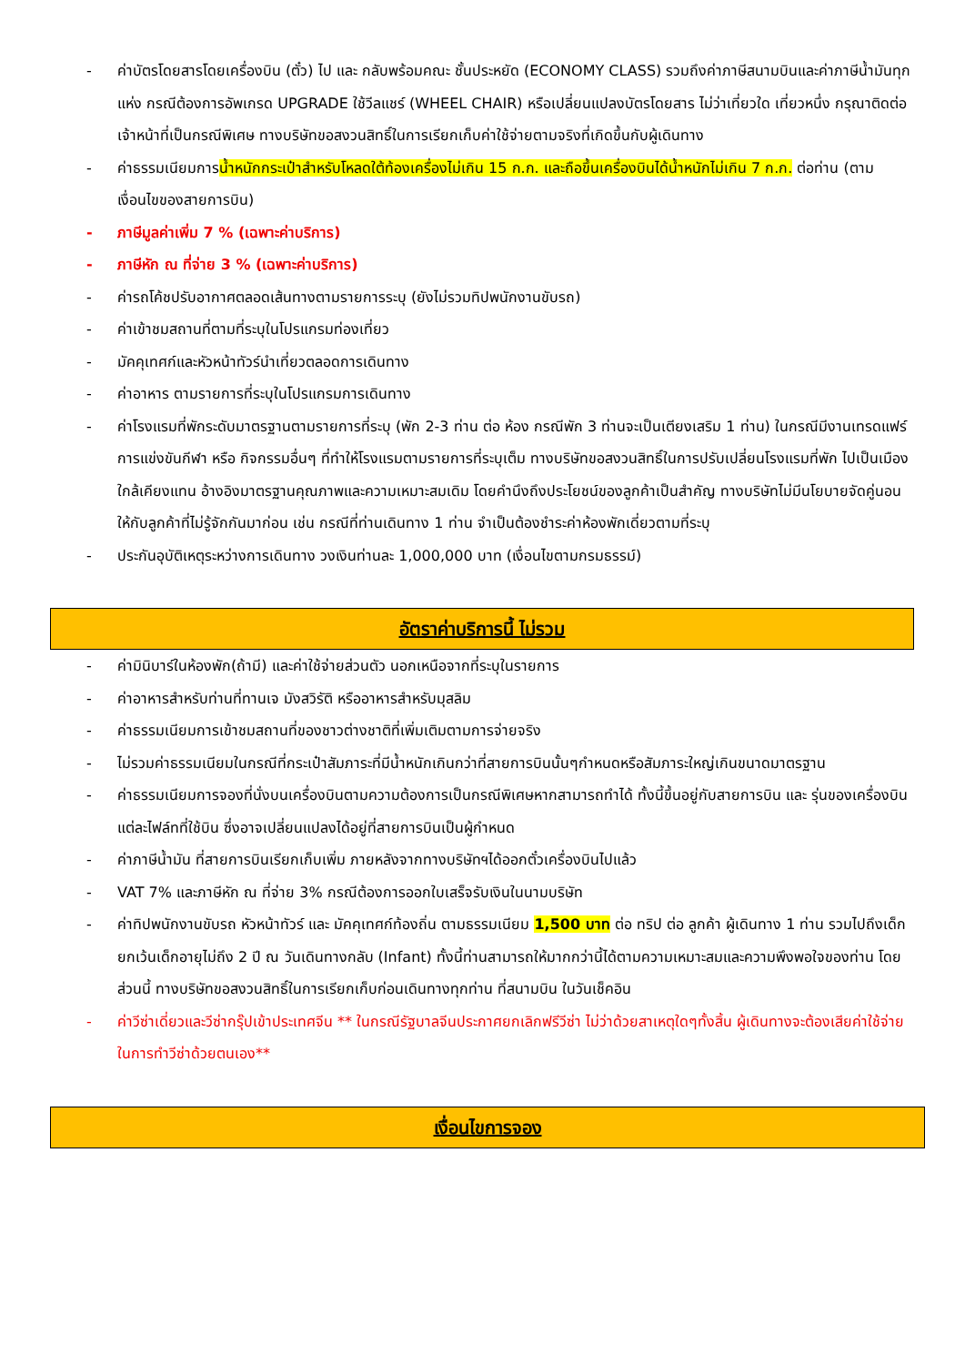- ค่าบัตรโดยสารโดยเครื่องบิน (ตั๋ว) ไป และ กลับพร้อมคณะ ชั้นประหยัด (ECONOMY CLASS) รวมถึงค่าภาษีสนามบินและค่าภาษีน้ำมันทุกแห่ง กรณีต้องการอัพเกรด UPGRADE ใช้วีลแชร์ (WHEEL CHAIR) หรือเปลี่ยนแปลงบัตรโดยสาร ไม่ว่าเที่ยวใด เที่ยวหนึ่ง กรุณาติดต่อเจ้าหน้าที่เป็นกรณีพิเศษ ทางบริษัทขอสงวนสิทธิ์ในการเรียกเก็บค่าใช้จ่ายตามจริงที่เกิดขึ้นกับผู้เดินทาง
- ค่าธรรมเนียมการน้ำหนักกระเป๋าสำหรับโหลดใต้ท้องเครื่องไม่เกิน 15 ก.ก. และถือขึ้นเครื่องบินได้น้ำหนักไม่เกิน 7 ก.ก. ต่อท่าน (ตามเงื่อนไขของสายการบิน)
- ภาษีมูลค่าเพิ่ม 7 % (เฉพาะค่าบริการ)
- ภาษีหัก ณ ที่จ่าย 3 % (เฉพาะค่าบริการ)
- ค่ารถโค้ชปรับอากาศตลอดเส้นทางตามรายการระบุ (ยังไม่รวมทิปพนักงานขับรถ)
- ค่าเข้าชมสถานที่ตามที่ระบุในโปรแกรมท่องเที่ยว
- มัคคุเทศก์และหัวหน้าทัวร์นำเที่ยวตลอดการเดินทาง
- ค่าอาหาร ตามรายการที่ระบุในโปรแกรมการเดินทาง
- ค่าโรงแรมที่พักระดับมาตรฐานตามรายการที่ระบุ (พัก 2-3 ท่าน ต่อ ห้อง กรณีพัก 3 ท่านจะเป็นเตียงเสริม 1 ท่าน) ในกรณีมีงานเทรดแฟร์ การแข่งขันกีฬา หรือ กิจกรรมอื่นๆ ที่ทำให้โรงแรมตามรายการที่ระบุเต็ม ทางบริษัทขอสงวนสิทธิ์ในการปรับเปลี่ยนโรงแรมที่พัก ไปเป็นเมืองใกล้เคียงแทน อ้างอิงมาตรฐานคุณภาพและความเหมาะสมเดิม โดยคำนึงถึงประโยชน์ของลูกค้าเป็นสำคัญ ทางบริษัทไม่มีนโยบายจัดคู่นอนให้กับลูกค้าที่ไม่รู้จักกันมาก่อน เช่น กรณีที่ท่านเดินทาง 1 ท่าน จำเป็นต้องชำระค่าห้องพักเดี่ยวตามที่ระบุ
- ประกันอุบัติเหตุระหว่างการเดินทาง วงเงินท่านละ 1,000,000 บาท (เงื่อนไขตามกรมธรรม์)
อัตราค่าบริการนี้ ไม่รวม
- ค่ามินิบาร์ในห้องพัก(ถ้ามี) และค่าใช้จ่ายส่วนตัว นอกเหนือจากที่ระบุในรายการ
- ค่าอาหารสำหรับท่านที่ทานเจ มังสวิรัติ หรืออาหารสำหรับมุสลิม
- ค่าธรรมเนียมการเข้าชมสถานที่ของชาวต่างชาติที่เพิ่มเติมตามการจ่ายจริง
- ไม่รวมค่าธรรมเนียมในกรณีที่กระเป๋าสัมภาระที่มีน้ำหนักเกินกว่าที่สายการบินนั้นๆกำหนดหรือสัมภาระใหญ่เกินขนาดมาตรฐาน
- ค่าธรรมเนียมการจองที่นั่งบนเครื่องบินตามความต้องการเป็นกรณีพิเศษหากสามารถทำได้ ทั้งนี้ขึ้นอยู่กับสายการบิน และ รุ่นของเครื่องบินแต่ละไฟล์ทที่ใช้บิน ซึ่งอาจเปลี่ยนแปลงได้อยู่ที่สายการบินเป็นผู้กำหนด
- ค่าภาษีน้ำมัน ที่สายการบินเรียกเก็บเพิ่ม ภายหลังจากทางบริษัทฯได้ออกตั๋วเครื่องบินไปแล้ว
- VAT 7% และภาษีหัก ณ ที่จ่าย 3% กรณีต้องการออกใบเสร็จรับเงินในนามบริษัท
- ค่าทิปพนักงานขับรถ หัวหน้าทัวร์ และ มัคคุเทศก์ท้องถิ่น ตามธรรมเนียม 1,500 บาท ต่อ ทริป ต่อ ลูกค้า ผู้เดินทาง 1 ท่าน รวมไปถึงเด็ก ยกเว้นเด็กอายุไม่ถึง 2 ปี ณ วันเดินทางกลับ (Infant) ทั้งนี้ท่านสามารถให้มากกว่านี้ได้ตามความเหมาะสมและความพึงพอใจของท่าน โดยส่วนนี้ ทางบริษัทขอสงวนสิทธิ์ในการเรียกเก็บก่อนเดินทางทุกท่าน ที่สนามบิน ในวันเช็คอิน
- ค่าวีซ่าเดี่ยวและวีซ่ากรุ๊ปเข้าประเทศจีน ** ในกรณีรัฐบาลจีนประกาศยกเลิกฟรีวีซ่า ไม่ว่าด้วยสาเหตุใดๆทั้งสิ้น ผู้เดินทางจะต้องเสียค่าใช้จ่ายในการทำวีซ่าด้วยตนเอง**
เงื่อนไขการจอง